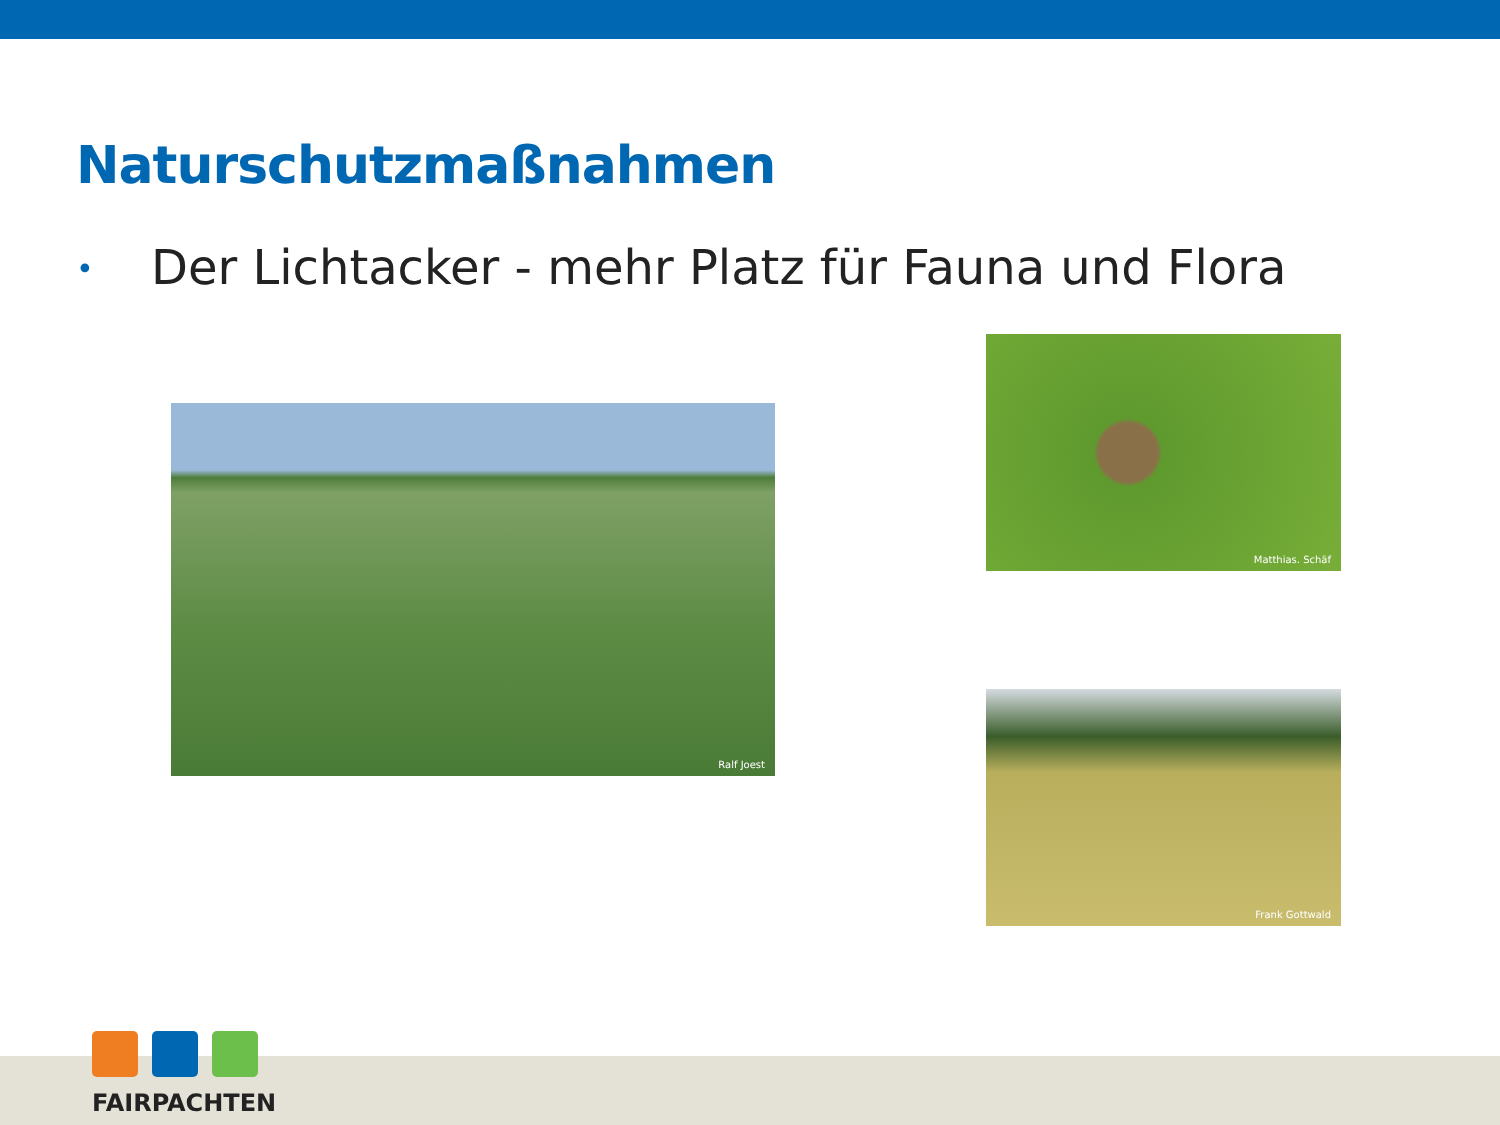Naturschutzmaßnahmen
• Der Lichtacker - mehr Platz für Fauna und Flora
Ralf Joest
Matthias. Schäf
Frank Gottwald
FAIRPACHTEN